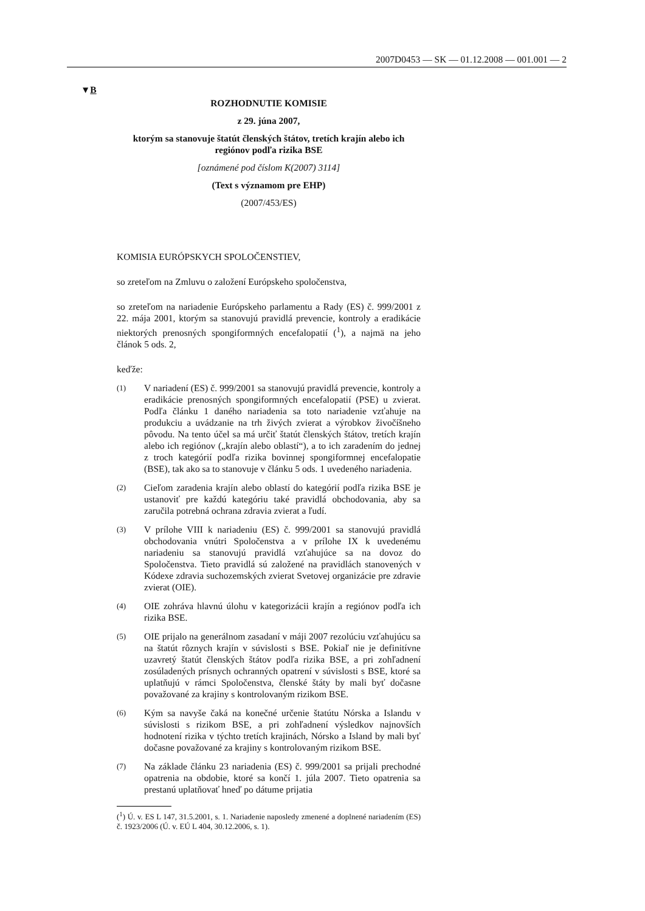2007D0453 — SK — 01.12.2008 — 001.001 — 2
▼B
ROZHODNUTIE KOMISIE
z 29. júna 2007,
ktorým sa stanovuje štatút členských štátov, tretích krajín alebo ich regiónov podľa rizika BSE
[oznámené pod číslom K(2007) 3114]
(Text s významom pre EHP)
(2007/453/ES)
KOMISIA EURÓPSKYCH SPOLOČENSTIEV,
so zreteľom na Zmluvu o založení Európskeho spoločenstva,
so zreteľom na nariadenie Európskeho parlamentu a Rady (ES) č. 999/2001 z 22. mája 2001, ktorým sa stanovujú pravidlá prevencie, kontroly a eradikácie niektorých prenosných spongiformných encefalopatií (<sup>1</sup>), a najmä na jeho článok 5 ods. 2,
keďže:
(1)
V nariadení (ES) č. 999/2001 sa stanovujú pravidlá prevencie, kontroly a eradikácie prenosných spongiformných encefalopatií (PSE) u zvierat. Podľa článku 1 daného nariadenia sa toto nariadenie vzťahuje na produkciu a uvádzanie na trh živých zvierat a výrobkov živočíšneho pôvodu. Na tento účel sa má určiť štatút členských štátov, tretích krajín alebo ich regiónov („krajín alebo oblastí“), a to ich zaradením do jednej z troch kategórií podľa rizika bovinnej spongiformnej encefalopatie (BSE), tak ako sa to stanovuje v článku 5 ods. 1 uvedeného nariadenia.
(2)
Cieľom zaradenia krajín alebo oblastí do kategórií podľa rizika BSE je ustanoviť pre každú kategóriu také pravidlá obchodovania, aby sa zaručila potrebná ochrana zdravia zvierat a ľudí.
(3)
V prílohe VIII k nariadeniu (ES) č. 999/2001 sa stanovujú pravidlá obchodovania vnútri Spoločenstva a v prílohe IX k uvedenému nariadeniu sa stanovujú pravidlá vzťahujúce sa na dovoz do Spoločenstva. Tieto pravidlá sú založené na pravidlách stanovených v Kódexe zdravia suchozemských zvierat Svetovej organizácie pre zdravie zvierat (OIE).
(4)
OIE zohráva hlavnú úlohu v kategorizácii krajín a regiónov podľa ich rizika BSE.
(5)
OIE prijalo na generálnom zasadaní v máji 2007 rezolúciu vzťahujúcu sa na štatút rôznych krajín v súvislosti s BSE. Pokiaľ nie je definitívne uzavretý štatút členských štátov podľa rizika BSE, a pri zohľadnení zosúladených prísnych ochranných opatrení v súvislosti s BSE, ktoré sa uplatňujú v rámci Spoločenstva, členské štáty by mali byť dočasne považované za krajiny s kontrolovaným rizikom BSE.
(6)
Kým sa navyše čaká na konečné určenie štatútu Nórska a Islandu v súvislosti s rizikom BSE, a pri zohľadnení výsledkov najnovších hodnotení rizika v týchto tretích krajinách, Nórsko a Island by mali byť dočasne považované za krajiny s kontrolovaným rizikom BSE.
(7)
Na základe článku 23 nariadenia (ES) č. 999/2001 sa prijali prechodné opatrenia na obdobie, ktoré sa končí 1. júla 2007. Tieto opatrenia sa prestanú uplatňovať hneď po dátume prijatia
(<sup>1</sup>) Ú. v. ES L 147, 31.5.2001, s. 1. Nariadenie naposledy zmenené a doplnené nariadením (ES) č. 1923/2006 (Ú. v. EÚ L 404, 30.12.2006, s. 1).